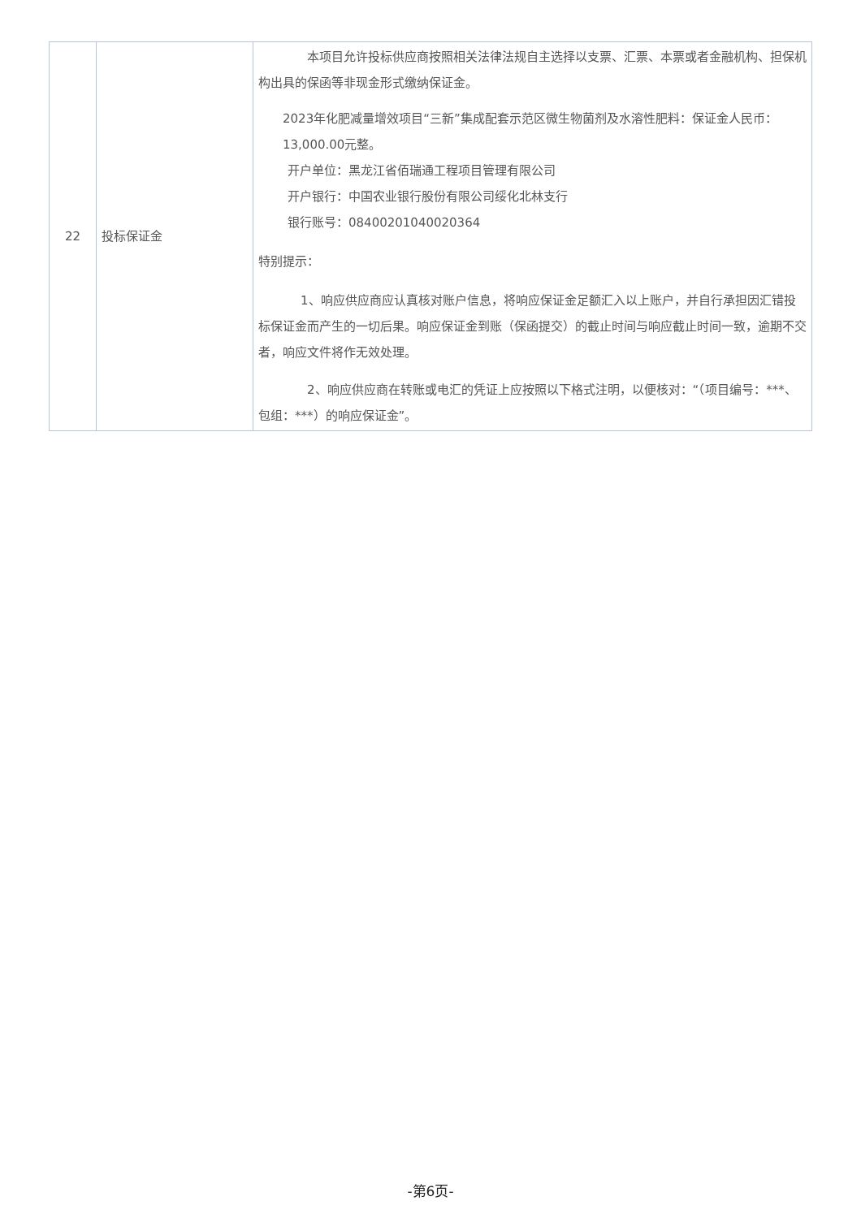| 22 | 投标保证金 | 本项目允许投标供应商按照相关法律法规自主选择以支票、汇票、本票或者金融机构、担保机构出具的保函等非现金形式缴纳保证金。 2023年化肥减量增效项目“三新”集成配套示范区微生物菌剂及水溶性肥料：保证金人民币：13,000.00元整。 开户单位：黑龙江省佰瑞通工程项目管理有限公司 开户银行：中国农业银行股份有限公司绥化北林支行 银行账号：08400201040020364 特别提示： 1、响应供应商应认真核对账户信息，将响应保证金足额汇入以上账户，并自行承担因汇错投标保证金而产生的一切后果。响应保证金到账（保函提交）的截止时间与响应截止时间一致，逾期不交者，响应文件将作无效处理。 2、响应供应商在转账或电汇的凭证上应按照以下格式注明，以便核对：“（项目编号：***、包组：***）的响应保证金”。 |
-第6页-